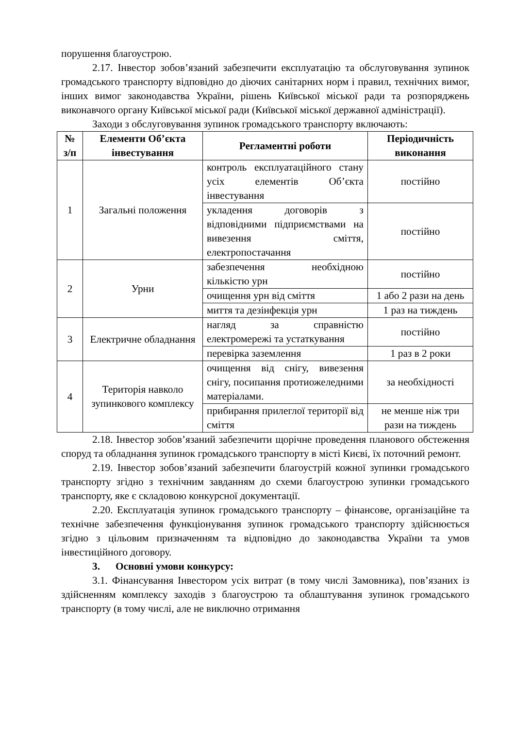порушення благоустрою.
2.17. Інвестор зобов’язаний забезпечити експлуатацію та обслуговування зупинок громадського транспорту відповідно до діючих санітарних норм і правил, технічних вимог, інших вимог законодавства України, рішень Київської міської ради та розпоряджень виконавчого органу Київської міської ради (Київської міської державної адміністрації).
Заходи з обслуговування зупинок громадського транспорту включають:
| № з/п | Елементи Об’єкта інвестування | Регламентні роботи | Періодичність виконання |
| --- | --- | --- | --- |
| 1 | Загальні положення | контроль експлуатаційного стану усіх елементів Об’єкта інвестування | постійно |
| | | укладення договорів з відповідними підприємствами на вивезення сміття, електропостачання | постійно |
| 2 | Урни | забезпечення необхідною кількістю урн | постійно |
| | | очищення урн від сміття | 1 або 2 рази на день |
| | | миття та дезінфекція урн | 1 раз на тиждень |
| 3 | Електричне обладнання | нагляд за справністю електромережі та устаткування | постійно |
| | | перевірка заземлення | 1 раз в 2 роки |
| 4 | Територія навколо зупинкового комплексу | очищення від снігу, вивезення снігу, посипання протиожеледними матеріалами. | за необхідності |
| | | прибирання прилеглої території від сміття | не менше ніж три рази на тиждень |
2.18. Інвестор зобов’язаний забезпечити щорічне проведення планового обстеження споруд та обладнання зупинок громадського транспорту в місті Києві, їх поточний ремонт.
2.19. Інвестор зобов’язаний забезпечити благоустрій кожної зупинки громадського транспорту згідно з технічним завданням до схеми благоустрою зупинки громадського транспорту, яке є складовою конкурсної документації.
2.20. Експлуатація зупинок громадського транспорту – фінансове, організаційне та технічне забезпечення функціонування зупинок громадського транспорту здійснюється згідно з цільовим призначенням та відповідно до законодавства України та умов інвестиційного договору.
3. Основні умови конкурсу:
3.1. Фінансування Інвестором усіх витрат (в тому числі Замовника), пов’язаних із здійсненням комплексу заходів з благоустрою та облаштування зупинок громадського транспорту (в тому числі, але не виключно отримання